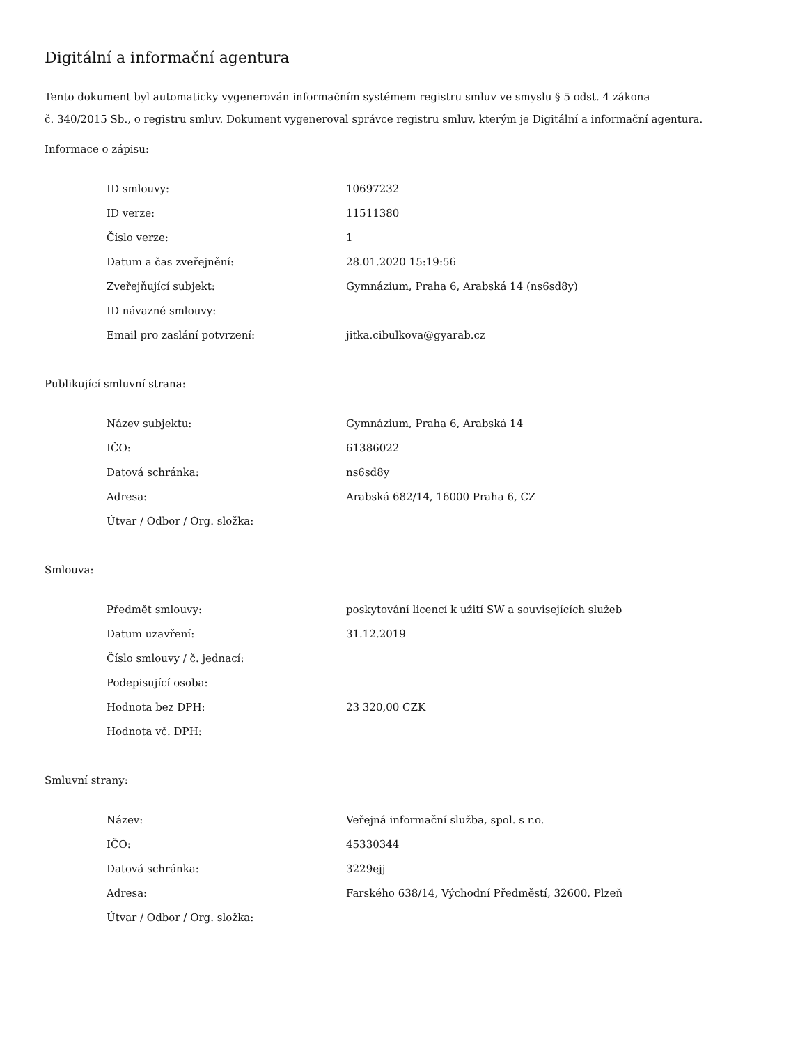Digitální a informační agentura
Tento dokument byl automaticky vygenerován informačním systémem registru smluv ve smyslu § 5 odst. 4 zákona
č. 340/2015 Sb., o registru smluv. Dokument vygeneroval správce registru smluv, kterým je Digitální a informační agentura.
Informace o zápisu:
| ID smlouvy: | 10697232 |
| ID verze: | 11511380 |
| Číslo verze: | 1 |
| Datum a čas zveřejnění: | 28.01.2020 15:19:56 |
| Zveřejňující subjekt: | Gymnázium, Praha 6, Arabská 14 (ns6sd8y) |
| ID návazné smlouvy: | |
| Email pro zaslání potvrzení: | jitka.cibulkova@gyarab.cz |
Publikující smluvní strana:
| Název subjektu: | Gymnázium, Praha 6, Arabská 14 |
| IČO: | 61386022 |
| Datová schránka: | ns6sd8y |
| Adresa: | Arabská 682/14, 16000 Praha 6, CZ |
| Útvar / Odbor / Org. složka: | |
Smlouva:
| Předmět smlouvy: | poskytování licencí k užití SW a souvisejících služeb |
| Datum uzavření: | 31.12.2019 |
| Číslo smlouvy / č. jednací: | |
| Podepisující osoba: | |
| Hodnota bez DPH: | 23 320,00 CZK |
| Hodnota vč. DPH: | |
Smluvní strany:
| Název: | Veřejná informační služba, spol. s r.o. |
| IČO: | 45330344 |
| Datová schránka: | 3229ejj |
| Adresa: | Farského 638/14, Východní Předměstí, 32600, Plzeň |
| Útvar / Odbor / Org. složka: | |